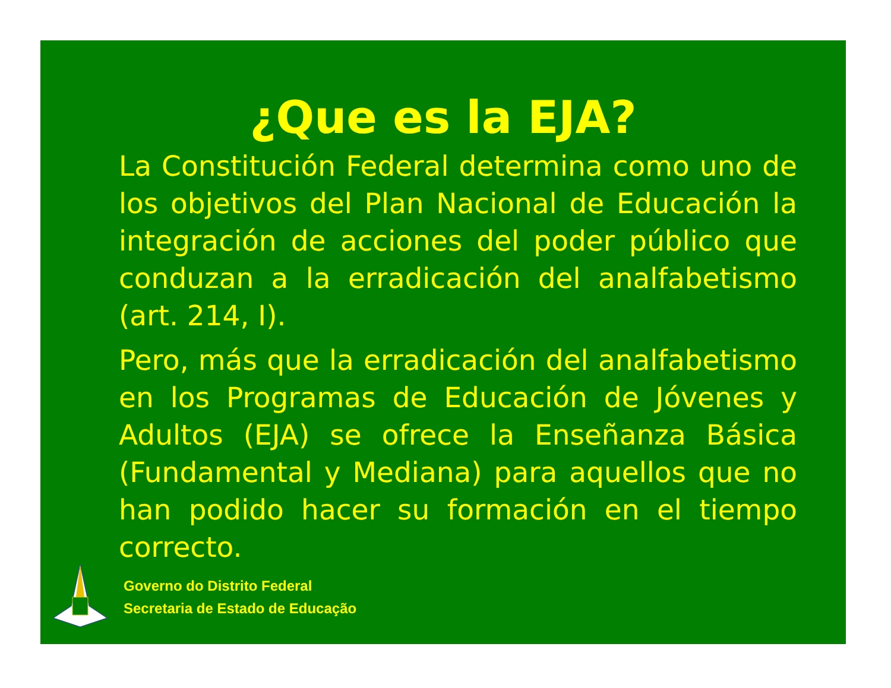¿Que es la EJA?
La Constitución Federal determina como uno de los objetivos del Plan Nacional de Educación la integración de acciones del poder público que conduzan a la erradicación del analfabetismo (art. 214, I).
Pero, más que la erradicación del analfabetismo en los Programas de Educación de Jóvenes y Adultos (EJA) se ofrece la Enseñanza Básica (Fundamental y Mediana) para aquellos que no han podido hacer su formación en el tiempo correcto.
Governo do Distrito Federal
Secretaria de Estado de Educação